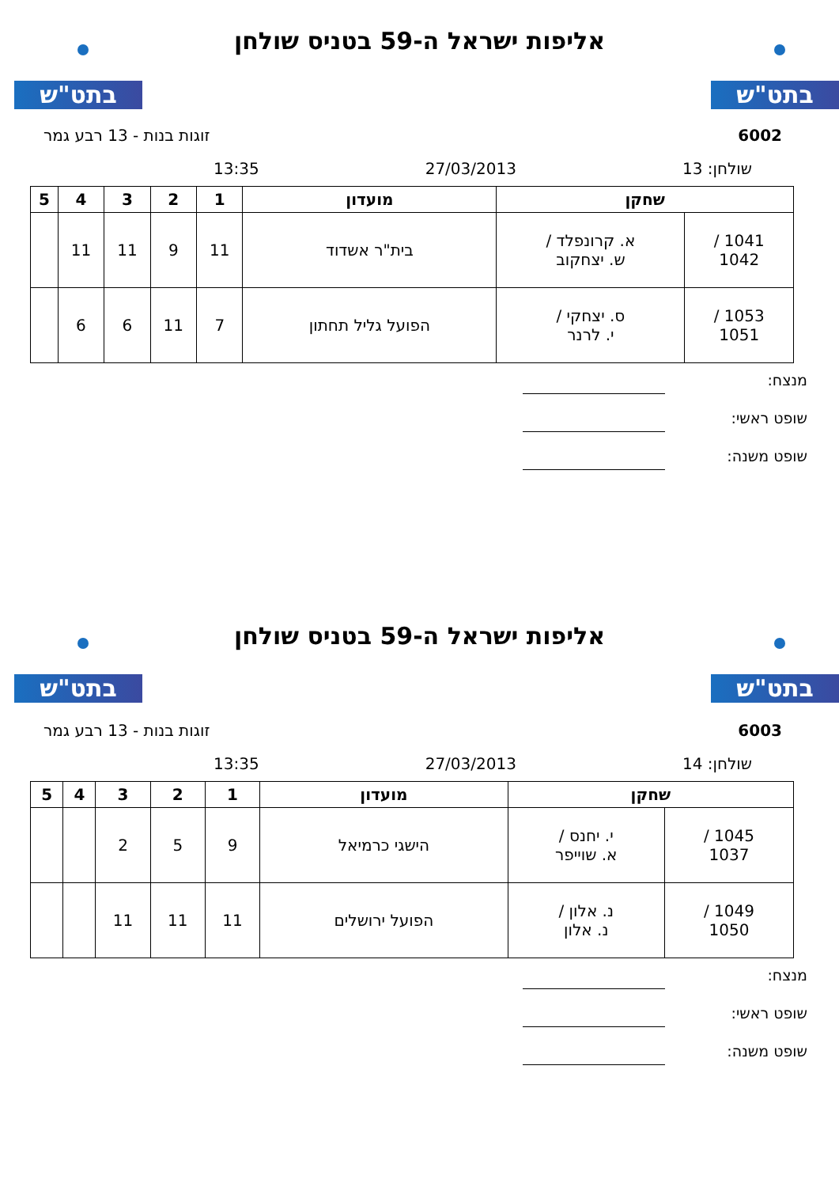בתט"ש בתט"ש
אליפות ישראל ה-59 בטניס שולחן
6002 זוגות בנות - 13 רבע גמר
שולחן: 13 27/03/2013 13:35
| שחקן | | מועדון | 1 | 2 | 3 | 4 | 5 |
| --- | --- | --- | --- | --- | --- | --- | --- |
| 1041 / 1042 | א. קרונפלד / ש. יצחקוב | בית"ר אשדוד | 11 | 9 | 11 | 11 | |
| 1053 / 1051 | ס. יצחקי / י. לרנר | הפועל גליל תחתון | 7 | 11 | 6 | 6 | |
מנצח:
שופט ראשי:
שופט משנה:
בתט"ש בתט"ש
אליפות ישראל ה-59 בטניס שולחן
6003 זוגות בנות - 13 רבע גמר
שולחן: 14 27/03/2013 13:35
| שחקן | | מועדון | 1 | 2 | 3 | 4 | 5 |
| --- | --- | --- | --- | --- | --- | --- | --- |
| 1045 / 1037 | י. יחנס / א. שוייפר | הישגי כרמיאל | 9 | 5 | 2 | | |
| 1049 / 1050 | נ. אלון / נ. אלון | הפועל ירושלים | 11 | 11 | 11 | | |
מנצח:
שופט ראשי:
שופט משנה: